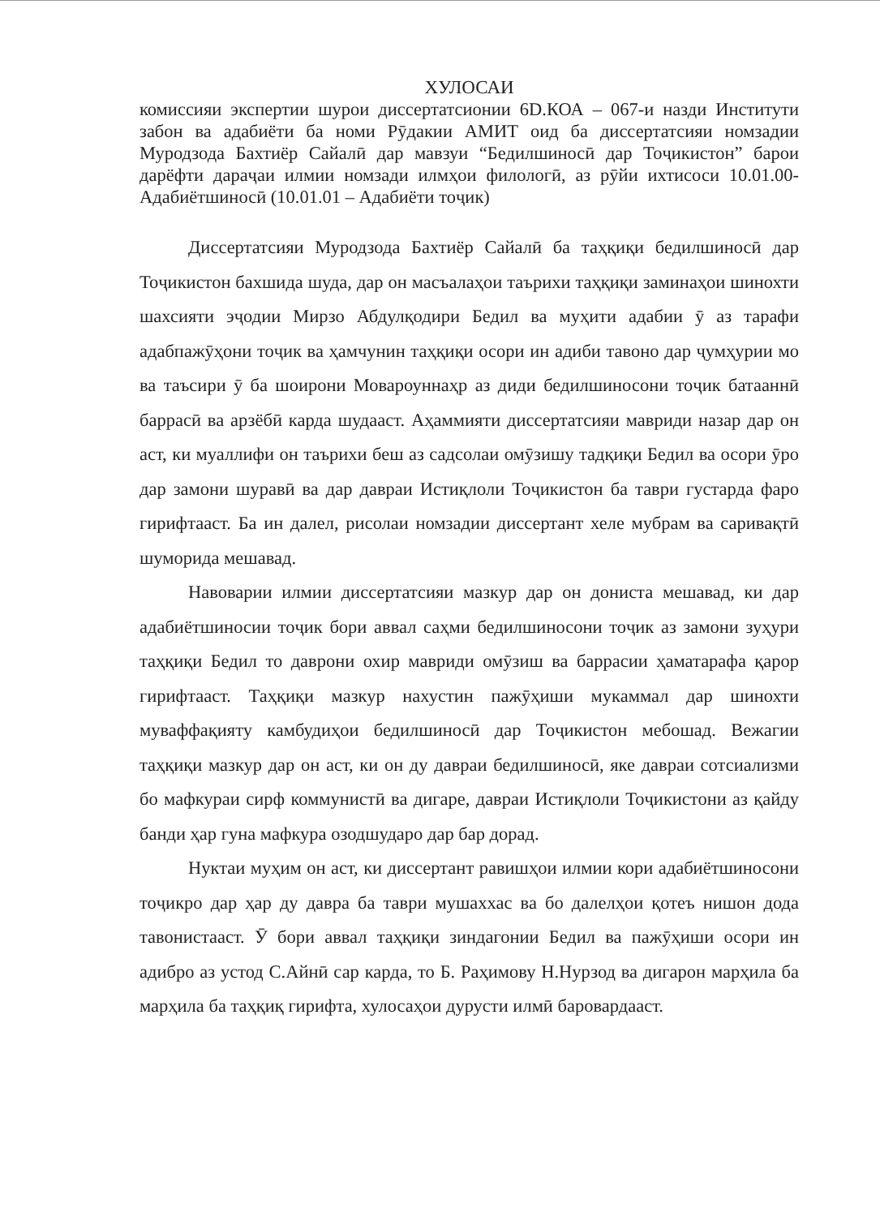ХУЛОСАИ
комиссияи экспертии шурои диссертатсионии 6D.КОА – 067-и назди Институти забон ва адабиёти ба номи Рӯдакии АМИТ оид ба диссертатсияи номзадии Муродзода Бахтиёр Сайалӣ дар мавзуи “Бедилшиносӣ дар Тоҷикистон” барои дарёфти дараҷаи илмии номзади илмҳои филологӣ, аз рӯйи ихтисоси 10.01.00- Адабиётшиносӣ (10.01.01 – Адабиёти тоҷик)
Диссертатсияи Муродзода Бахтиёр Сайалӣ ба таҳқиқи бедилшиносӣ дар Тоҷикистон бахшида шуда, дар он масъалаҳои таърихи таҳқиқи заминаҳои шинохти шахсияти эҷодии Мирзо Абдулқодири Бедил ва муҳити адабии ӯ аз тарафи адабпажӯҳони тоҷик ва ҳамчунин таҳқиқи осори ин адиби тавоно дар ҷумҳурии мо ва таъсири ӯ ба шоирони Мовароуннаҳр аз диди бедилшиносони тоҷик батааннӣ баррасӣ ва арзёбӣ карда шудааст. Аҳаммияти диссертатсияи мавриди назар дар он аст, ки муаллифи он таърихи беш аз садсолаи омӯзишу тадқиқи Бедил ва осори ӯро дар замони шуравӣ ва дар давраи Истиқлоли Тоҷикистон ба таври густарда фаро гирифтааст. Ба ин далел, рисолаи номзадии диссертант хеле мубрам ва саривақтӣ шуморида мешавад.
Навоварии илмии диссертатсияи мазкур дар он дониста мешавад, ки дар адабиётшиносии тоҷик бори аввал саҳми бедилшиносони тоҷик аз замони зуҳури таҳқиқи Бедил то даврони охир мавриди омӯзиш ва баррасии ҳаматарафа қарор гирифтааст. Таҳқиқи мазкур нахустин пажӯҳиши мукаммал дар шинохти муваффақияту камбудиҳои бедилшиносӣ дар Тоҷикистон мебошад. Вежагии таҳқиқи мазкур дар он аст, ки он ду давраи бедилшиносӣ, яке давраи сотсиализми бо мафкураи сирф коммунистӣ ва дигаре, давраи Истиқлоли Тоҷикистони аз қайду банди ҳар гуна мафкура озодшударо дар бар дорад.
Нуктаи муҳим он аст, ки диссертант равишҳои илмии кори адабиётшиносони тоҷикро дар ҳар ду давра ба таври мушаххас ва бо далелҳои қотеъ нишон дода тавонистааст. Ӯ бори аввал таҳқиқи зиндагонии Бедил ва пажӯҳиши осори ин адибро аз устод С.Айнӣ сар карда, то Б. Раҳимову Н.Нурзод ва дигарон марҳила ба марҳила ба таҳқиқ гирифта, хулосаҳои дурусти илмӣ баровардааст.